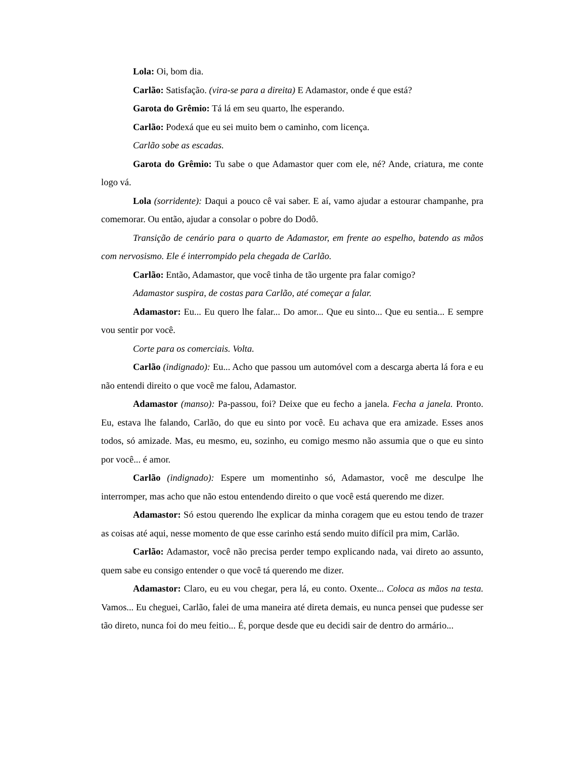Lola: Oi, bom dia.
Carlão: Satisfação. (vira-se para a direita) E Adamastor, onde é que está?
Garota do Grêmio: Tá lá em seu quarto, lhe esperando.
Carlão: Podexá que eu sei muito bem o caminho, com licença.
Carlão sobe as escadas.
Garota do Grêmio: Tu sabe o que Adamastor quer com ele, né? Ande, criatura, me conte logo vá.
Lola (sorridente): Daqui a pouco cê vai saber. E aí, vamo ajudar a estourar champanhe, pra comemorar. Ou então, ajudar a consolar o pobre do Dodô.
Transição de cenário para o quarto de Adamastor, em frente ao espelho, batendo as mãos com nervosismo. Ele é interrompido pela chegada de Carlão.
Carlão: Então, Adamastor, que você tinha de tão urgente pra falar comigo?
Adamastor suspira, de costas para Carlão, até começar a falar.
Adamastor: Eu... Eu quero lhe falar... Do amor... Que eu sinto... Que eu sentia... E sempre vou sentir por você.
Corte para os comerciais. Volta.
Carlão (indignado): Eu... Acho que passou um automóvel com a descarga aberta lá fora e eu não entendi direito o que você me falou, Adamastor.
Adamastor (manso): Pa-passou, foi? Deixe que eu fecho a janela. Fecha a janela. Pronto. Eu, estava lhe falando, Carlão, do que eu sinto por você. Eu achava que era amizade. Esses anos todos, só amizade. Mas, eu mesmo, eu, sozinho, eu comigo mesmo não assumia que o que eu sinto por você... é amor.
Carlão (indignado): Espere um momentinho só, Adamastor, você me desculpe lhe interromper, mas acho que não estou entendendo direito o que você está querendo me dizer.
Adamastor: Só estou querendo lhe explicar da minha coragem que eu estou tendo de trazer as coisas até aqui, nesse momento de que esse carinho está sendo muito difícil pra mim, Carlão.
Carlão: Adamastor, você não precisa perder tempo explicando nada, vai direto ao assunto, quem sabe eu consigo entender o que você tá querendo me dizer.
Adamastor: Claro, eu eu vou chegar, pera lá, eu conto. Oxente... Coloca as mãos na testa. Vamos... Eu cheguei, Carlão, falei de uma maneira até direta demais, eu nunca pensei que pudesse ser tão direto, nunca foi do meu feitio... É, porque desde que eu decidi sair de dentro do armário...